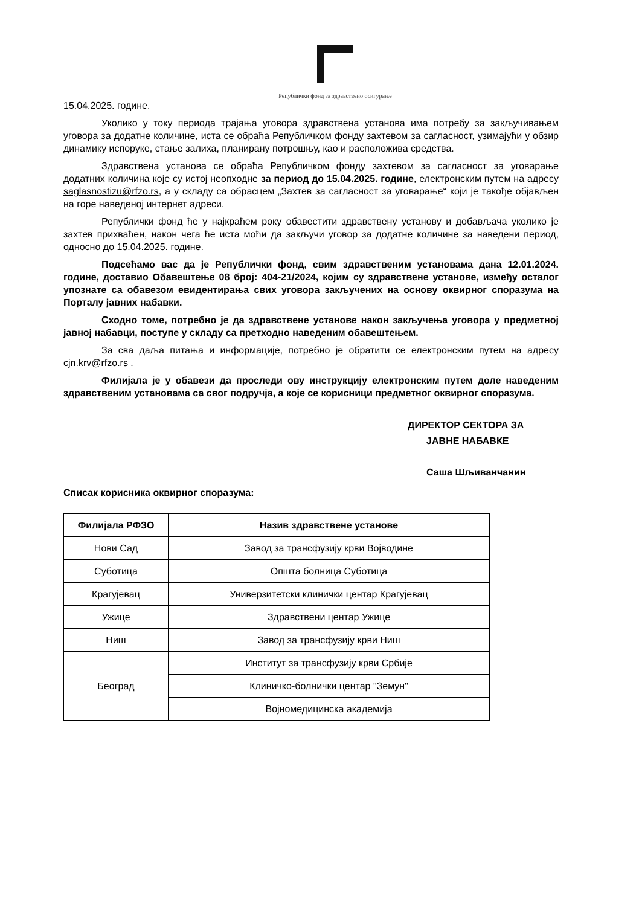Републички фонд за здравствено осигурање
15.04.2025. године.
Уколико у току периода трајања уговора здравствена установа има потребу за закључивањем уговора за додатне количине, иста се обраћа Републичком фонду захтевом за сагласност, узимајући у обзир динамику испоруке, стање залиха, планирану потрошњу, као и расположива средства.
Здравствена установа се обраћа Републичком фонду захтевом за сагласност за уговарање додатних количина које су истој неопходне за период до 15.04.2025. године, електронским путем на адресу saglasnostizu@rfzo.rs, а у складу са обрасцем „Захтев за сагласност за уговарање“ који је такође објављен на горе наведеној интернет адреси.
Републички фонд ће у најкраћем року обавестити здравствену установу и добављача уколико је захтев прихваћен, након чега ће иста моћи да закључи уговор за додатне количине за наведени период, односно до 15.04.2025. године.
Подсећамо вас да је Републички фонд, свим здравственим установама дана 12.01.2024. године, доставио Обавештење 08 број: 404-21/2024, којим су здравствене установе, између осталог упознате са обавезом евидентирања свих уговора закључених на основу оквирног споразума на Порталу јавних набавки.
Сходно томе, потребно је да здравствене установе након закључења уговора у предметној јавној набавци, поступе у складу са претходно наведеним обавештењем.
За сва даља питања и информације, потребно је обратити се електронским путем на адресу cjn.krv@rfzo.rs .
Филијала је у обавези да проследи ову инструкцију електронским путем доле наведеним здравственим установама са свог подручја, а које се корисници предметног оквирног споразума.
ДИРЕКТОР СЕКТОРА ЗА
ЈАВНЕ НАБАВКЕ
Саша Шљиванчанин
Списак корисника оквирног споразума:
| Филијала РФЗО | Назив здравствене установе |
| --- | --- |
| Нови Сад | Завод за трансфузију крви Војводине |
| Суботица | Општа болница Суботица |
| Крагујевац | Универзитетски клинички центар Крагујевац |
| Ужице | Здравствени центар Ужице |
| Ниш | Завод за трансфузију крви Ниш |
| Београд | Институт за трансфузију крви Србије |
| | Клиничко-болнички центар "Земун" |
| | Војномедицинска академија |